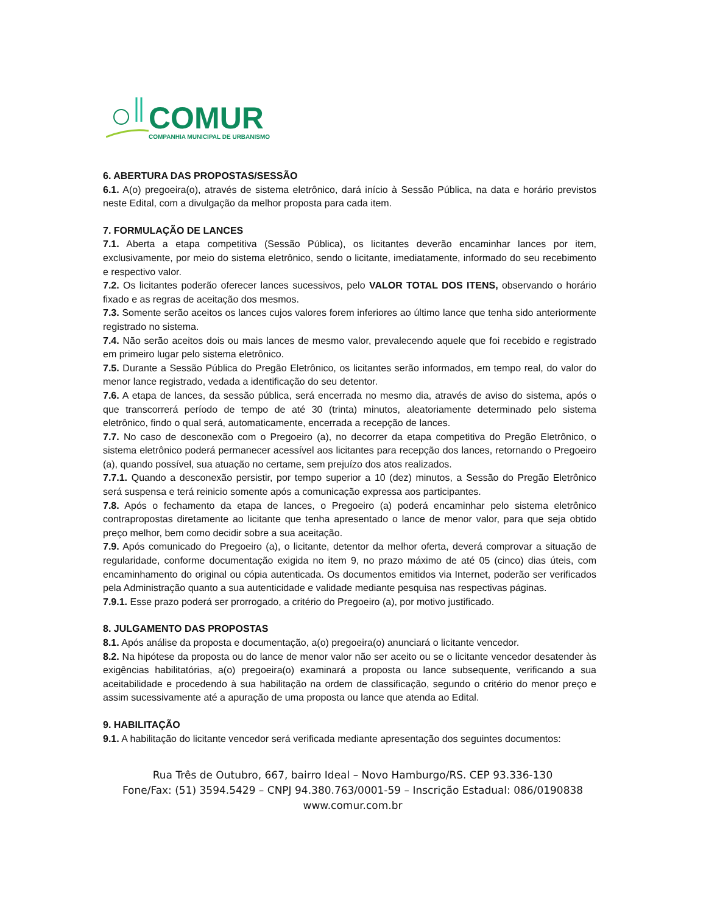COMUR
COMPANHIA MUNICIPAL DE URBANISMO
6. ABERTURA DAS PROPOSTAS/SESSÃO
6.1. A(o) pregoeira(o), através de sistema eletrônico, dará início à Sessão Pública, na data e horário previstos neste Edital, com a divulgação da melhor proposta para cada item.
7. FORMULAÇÃO DE LANCES
7.1. Aberta a etapa competitiva (Sessão Pública), os licitantes deverão encaminhar lances por item, exclusivamente, por meio do sistema eletrônico, sendo o licitante, imediatamente, informado do seu recebimento e respectivo valor.
7.2. Os licitantes poderão oferecer lances sucessivos, pelo VALOR TOTAL DOS ITENS, observando o horário fixado e as regras de aceitação dos mesmos.
7.3. Somente serão aceitos os lances cujos valores forem inferiores ao último lance que tenha sido anteriormente registrado no sistema.
7.4. Não serão aceitos dois ou mais lances de mesmo valor, prevalecendo aquele que foi recebido e registrado em primeiro lugar pelo sistema eletrônico.
7.5. Durante a Sessão Pública do Pregão Eletrônico, os licitantes serão informados, em tempo real, do valor do menor lance registrado, vedada a identificação do seu detentor.
7.6. A etapa de lances, da sessão pública, será encerrada no mesmo dia, através de aviso do sistema, após o que transcorrerá período de tempo de até 30 (trinta) minutos, aleatoriamente determinado pelo sistema eletrônico, findo o qual será, automaticamente, encerrada a recepção de lances.
7.7. No caso de desconexão com o Pregoeiro (a), no decorrer da etapa competitiva do Pregão Eletrônico, o sistema eletrônico poderá permanecer acessível aos licitantes para recepção dos lances, retornando o Pregoeiro (a), quando possível, sua atuação no certame, sem prejuízo dos atos realizados.
7.7.1. Quando a desconexão persistir, por tempo superior a 10 (dez) minutos, a Sessão do Pregão Eletrônico será suspensa e terá reinicio somente após a comunicação expressa aos participantes.
7.8. Após o fechamento da etapa de lances, o Pregoeiro (a) poderá encaminhar pelo sistema eletrônico contrapropostas diretamente ao licitante que tenha apresentado o lance de menor valor, para que seja obtido preço melhor, bem como decidir sobre a sua aceitação.
7.9. Após comunicado do Pregoeiro (a), o licitante, detentor da melhor oferta, deverá comprovar a situação de regularidade, conforme documentação exigida no item 9, no prazo máximo de até 05 (cinco) dias úteis, com encaminhamento do original ou cópia autenticada. Os documentos emitidos via Internet, poderão ser verificados pela Administração quanto a sua autenticidade e validade mediante pesquisa nas respectivas páginas.
7.9.1. Esse prazo poderá ser prorrogado, a critério do Pregoeiro (a), por motivo justificado.
8. JULGAMENTO DAS PROPOSTAS
8.1. Após análise da proposta e documentação, a(o) pregoeira(o) anunciará o licitante vencedor.
8.2. Na hipótese da proposta ou do lance de menor valor não ser aceito ou se o licitante vencedor desatender às exigências habilitatórias, a(o) pregoeira(o) examinará a proposta ou lance subsequente, verificando a sua aceitabilidade e procedendo à sua habilitação na ordem de classificação, segundo o critério do menor preço e assim sucessivamente até a apuração de uma proposta ou lance que atenda ao Edital.
9. HABILITAÇÃO
9.1. A habilitação do licitante vencedor será verificada mediante apresentação dos seguintes documentos:
Rua Três de Outubro, 667, bairro Ideal – Novo Hamburgo/RS. CEP 93.336-130
Fone/Fax: (51) 3594.5429 – CNPJ 94.380.763/0001-59 – Inscrição Estadual: 086/0190838
www.comur.com.br